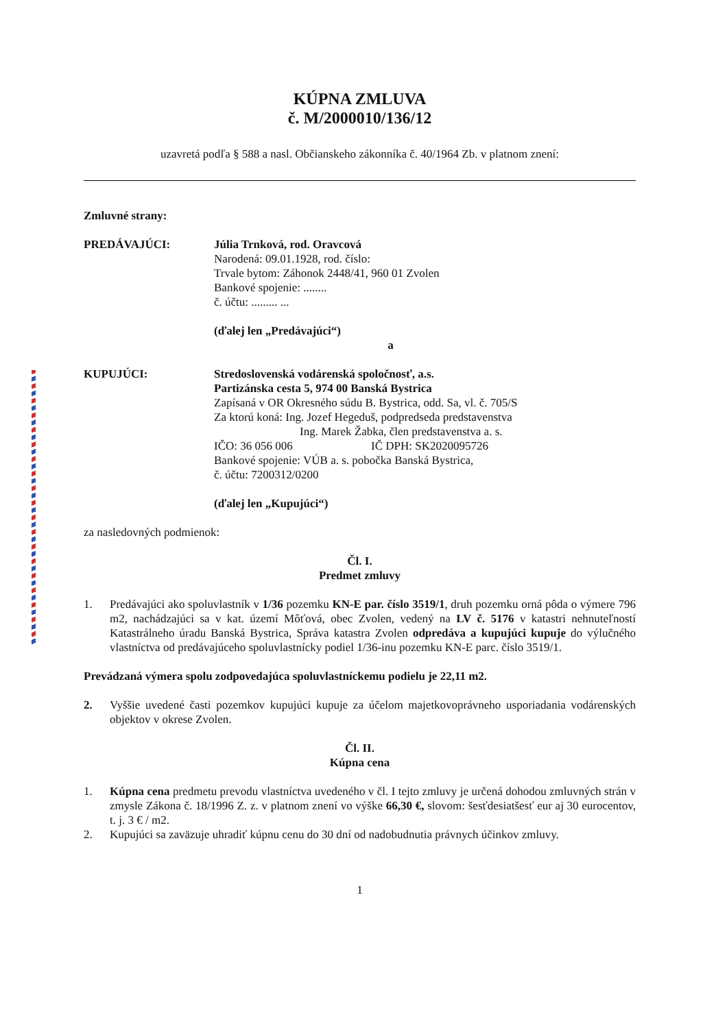KÚPNA ZMLUVA
č. M/2000010/136/12
uzavretá podľa § 588 a nasl. Občianskeho zákonníka č. 40/1964 Zb. v platnom znení:
Zmluvné strany:
PREDÁVAJÚCI: Júlia Trnková, rod. Oravcová
Narodená: 09.01.1928, rod. číslo:
Trvale bytom: Záhonok 2448/41, 960 01 Zvolen
Bankové spojenie: ........
č. účtu: ......... ...
(ďalej len „Predávajúci“)
a
KUPUJÚCI: Stredoslovenská vodárenská spoločnosť, a.s.
Partizánska cesta 5, 974 00 Banská Bystrica
Zapísaná v OR Okresného súdu B. Bystrica, odd. Sa, vl. č. 705/S
Za ktorú koná: Ing. Jozef Hegeduš, podpredseda predstavenstva
Ing. Marek Žabka, člen predstavenstva a. s.
IČO: 36 056 006 IČ DPH: SK2020095726
Bankové spojenie: VÚB a. s. pobočka Banská Bystrica,
č. účtu: 7200312/0200
(ďalej len „Kupujúci“)
za nasledovných podmienok:
Čl. I.
Predmet zmluvy
1. Predávajúci ako spoluvlastník v 1/36 pozemku KN-E par. číslo 3519/1, druh pozemku orná pôda o výmere 796 m2, nachádzajúci sa v kat. území Môťová, obec Zvolen, vedený na LV č. 5176 v katastri nehnuteľností Katastrálneho úradu Banská Bystrica, Správa katastra Zvolen odpredáva a kupujúci kupuje do výlučného vlastníctva od predávajúceho spoluvlastnícky podiel 1/36-inu pozemku KN-E parc. číslo 3519/1.
Prevádzaná výmera spolu zodpovedajúca spoluvlastníckemu podielu je 22,11 m2.
2. Vyššie uvedené časti pozemkov kupujúci kupuje za účelom majetkovoprávneho usporiadania vodárenských objektov v okrese Zvolen.
Čl. II.
Kúpna cena
1. Kúpna cena predmetu prevodu vlastníctva uvedeného v čl. I tejto zmluvy je určená dohodou zmluvných strán v zmysle Zákona č. 18/1996 Z. z. v platnom znení vo výške 66,30 €, slovom: šesťdesiatšesť eur aj 30 eurocentov, t. j. 3 € / m2.
2. Kupujúci sa zaväzuje uhradiť kúpnu cenu do 30 dní od nadobudnutia právnych účinkov zmluvy.
1